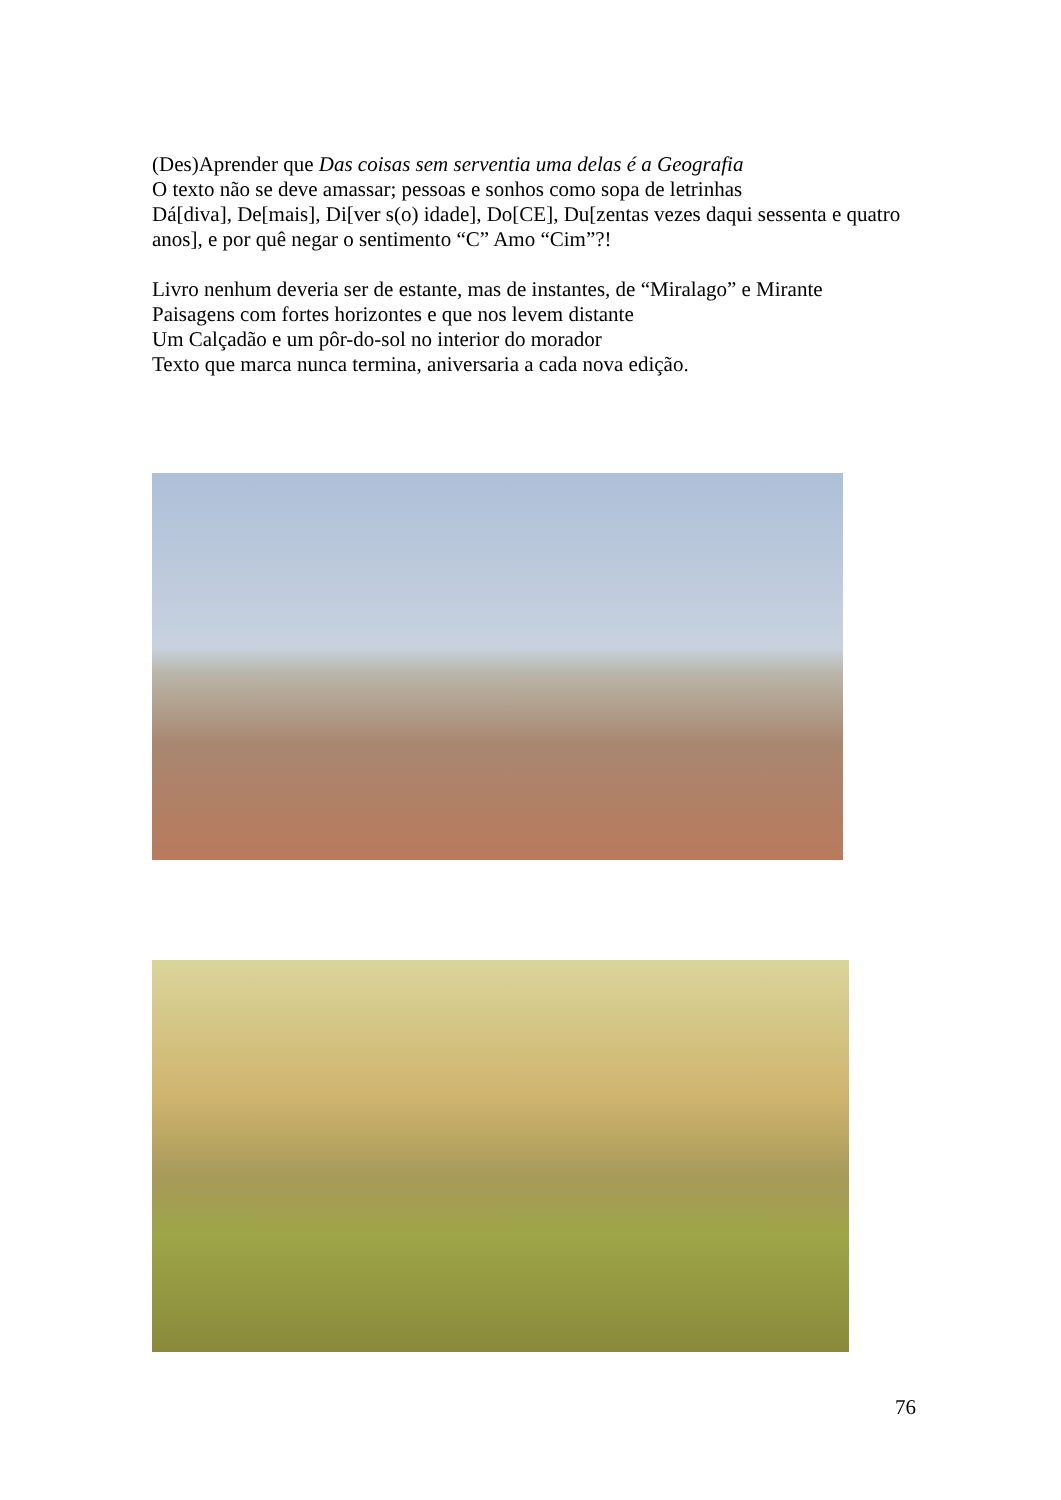(Des)Aprender que Das coisas sem serventia uma delas é a Geografia
O texto não se deve amassar; pessoas e sonhos como sopa de letrinhas
Dá[diva], De[mais], Di[ver s(o) idade], Do[CE], Du[zentas vezes daqui sessenta e quatro anos], e por quê negar o sentimento “C” Amo “Cim”?!
Livro nenhum deveria ser de estante, mas de instantes, de “Miralago” e Mirante
Paisagens com fortes horizontes e que nos levem distante
Um Calçadão e um pôr-do-sol no interior do morador
Texto que marca nunca termina, aniversaria a cada nova edição.
76